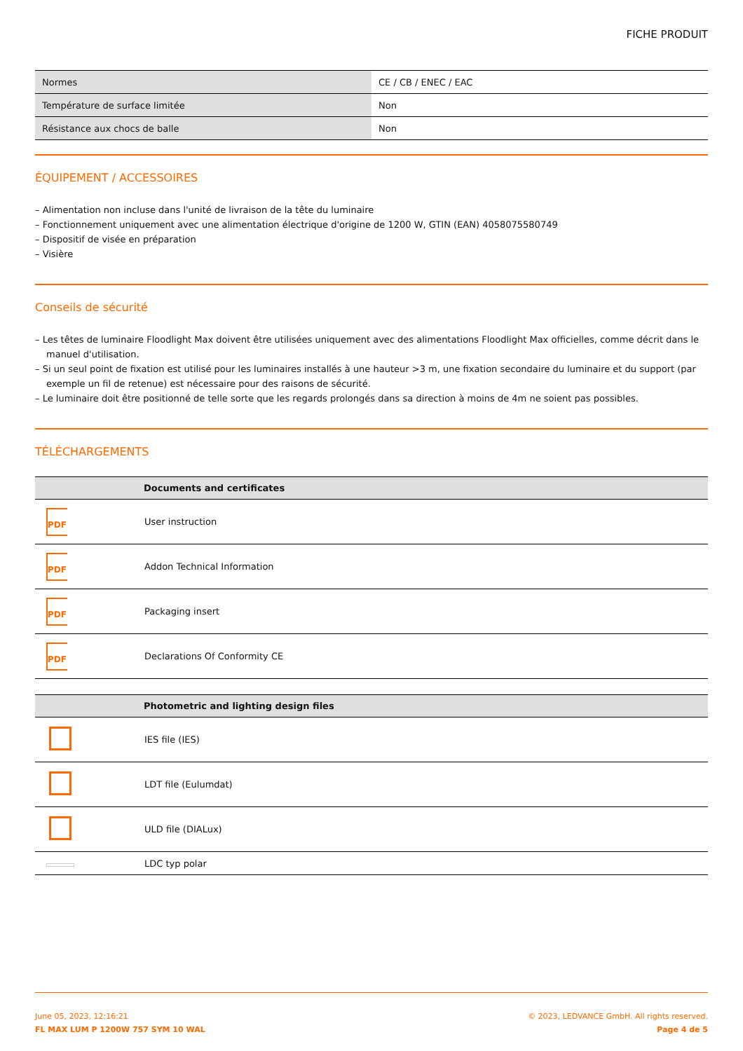FICHE PRODUIT
| Normes | CE / CB / ENEC / EAC |
| Température de surface limitée | Non |
| Résistance aux chocs de balle | Non |
ÉQUIPEMENT / ACCESSOIRES
– Alimentation non incluse dans l'unité de livraison de la tête du luminaire
– Fonctionnement uniquement avec une alimentation électrique d'origine de 1200 W, GTIN (EAN) 4058075580749
– Dispositif de visée en préparation
– Visière
Conseils de sécurité
– Les têtes de luminaire Floodlight Max doivent être utilisées uniquement avec des alimentations Floodlight Max officielles, comme décrit dans le manuel d'utilisation.
– Si un seul point de fixation est utilisé pour les luminaires installés à une hauteur >3 m, une fixation secondaire du luminaire et du support (par exemple un fil de retenue) est nécessaire pour des raisons de sécurité.
– Le luminaire doit être positionné de telle sorte que les regards prolongés dans sa direction à moins de 4m ne soient pas possibles.
TÉLÉCHARGEMENTS
| | Documents and certificates |
| --- | --- |
| PDF | User instruction |
| PDF | Addon Technical Information |
| PDF | Packaging insert |
| PDF | Declarations Of Conformity CE |
| | Photometric and lighting design files |
| --- | --- |
| | IES file (IES) |
| | LDT file (Eulumdat) |
| | ULD file (DIALux) |
| | LDC typ polar |
June 05, 2023, 12:16:21
FL MAX LUM P 1200W 757 SYM 10 WAL
© 2023, LEDVANCE GmbH. All rights reserved.
Page 4 de 5